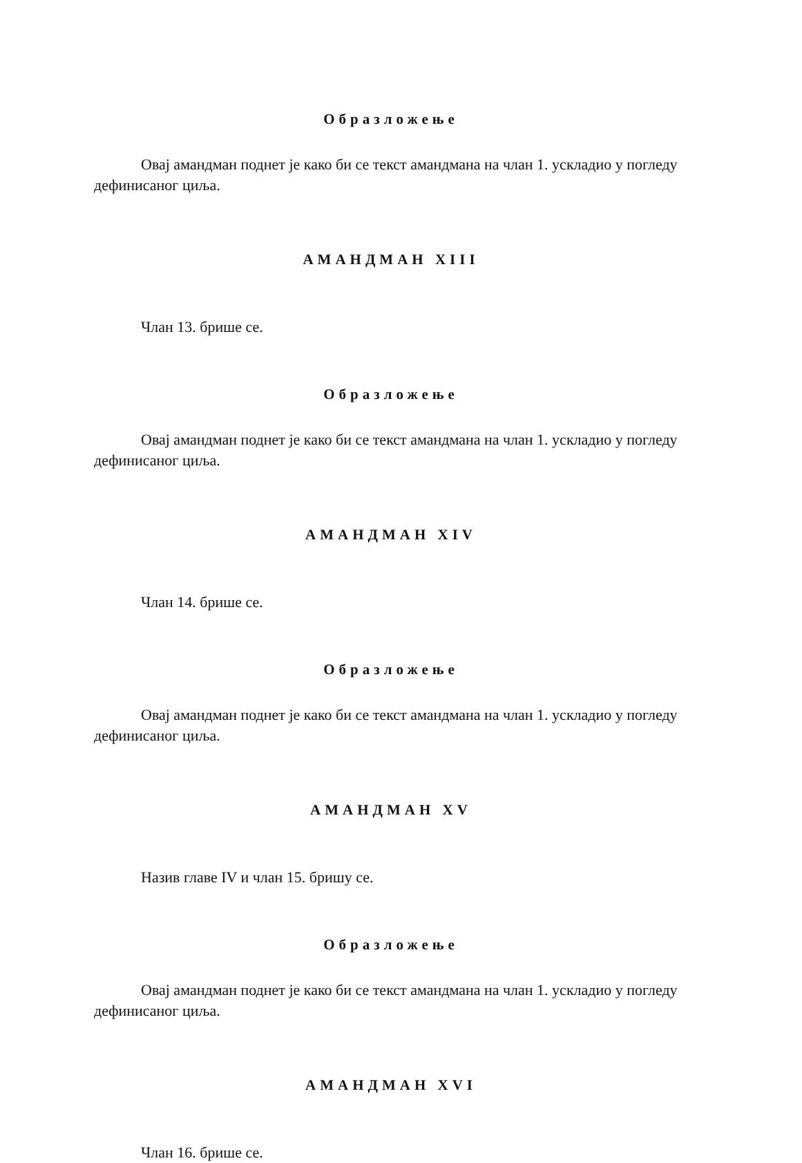Образложење
Овај амандман поднет је како би се текст амандмана на члан 1. ускладио у погледу дефинисаног циља.
АМАНДМАН XIII
Члан 13. брише се.
Образложење
Овај амандман поднет је како би се текст амандмана на члан 1. ускладио у погледу дефинисаног циља.
АМАНДМАН XIV
Члан 14. брише се.
Образложење
Овај амандман поднет је како би се текст амандмана на члан 1. ускладио у погледу дефинисаног циља.
АМАНДМАН XV
Назив главе IV и члан 15. бришу се.
Образложење
Овај амандман поднет је како би се текст амандмана на члан 1. ускладио у погледу дефинисаног циља.
АМАНДМАН XVI
Члан 16. брише се.